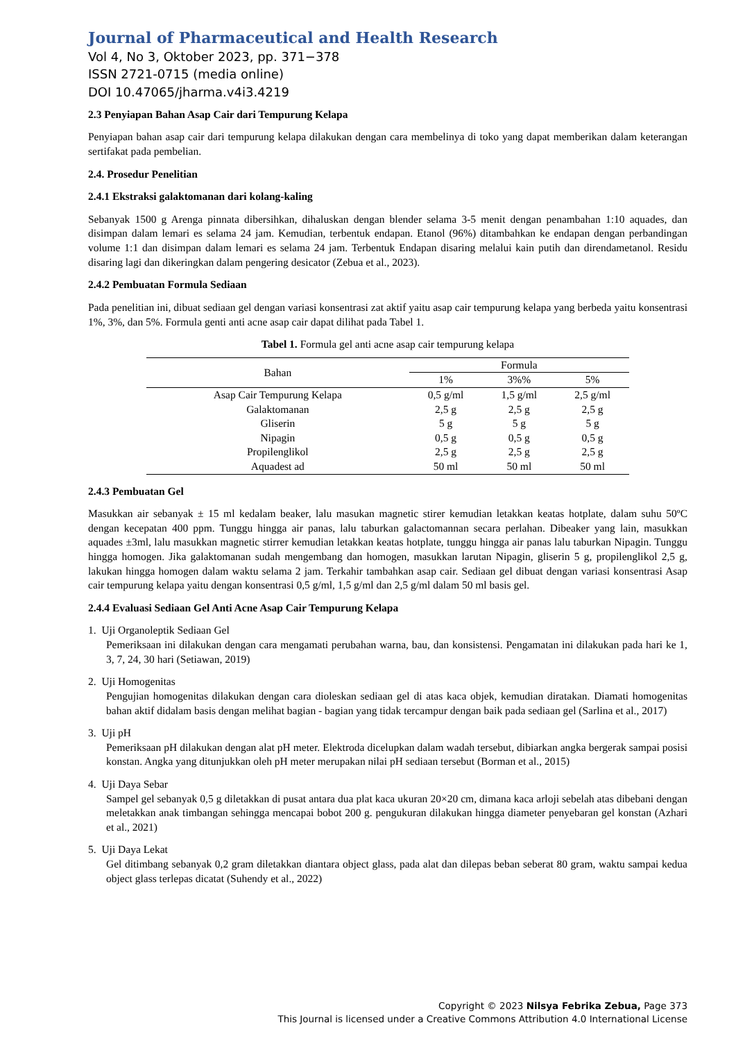Journal of Pharmaceutical and Health Research
Vol 4, No 3, Oktober 2023, pp. 371−378
ISSN 2721-0715 (media online)
DOI 10.47065/jharma.v4i3.4219
2.3 Penyiapan Bahan Asap Cair dari Tempurung Kelapa
Penyiapan bahan asap cair dari tempurung kelapa dilakukan dengan cara membelinya di toko yang dapat memberikan dalam keterangan sertifakat pada pembelian.
2.4. Prosedur Penelitian
2.4.1 Ekstraksi galaktomanan dari kolang-kaling
Sebanyak 1500 g Arenga pinnata dibersihkan, dihaluskan dengan blender selama 3-5 menit dengan penambahan 1:10 aquades, dan disimpan dalam lemari es selama 24 jam. Kemudian, terbentuk endapan. Etanol (96%) ditambahkan ke endapan dengan perbandingan volume 1:1 dan disimpan dalam lemari es selama 24 jam. Terbentuk Endapan disaring melalui kain putih dan direndametanol. Residu disaring lagi dan dikeringkan dalam pengering desicator (Zebua et al., 2023).
2.4.2 Pembuatan Formula Sediaan
Pada penelitian ini, dibuat sediaan gel dengan variasi konsentrasi zat aktif yaitu asap cair tempurung kelapa yang berbeda yaitu konsentrasi 1%, 3%, dan 5%. Formula genti anti acne asap cair dapat dilihat pada Tabel 1.
Tabel 1. Formula gel anti acne asap cair tempurung kelapa
| Bahan | Formula | | |
| --- | --- | --- | --- |
| | 1% | 3%% | 5% |
| Asap Cair Tempurung Kelapa | 0,5 g/ml | 1,5 g/ml | 2,5 g/ml |
| Galaktomanan | 2,5 g | 2,5 g | 2,5 g |
| Gliserin | 5 g | 5 g | 5 g |
| Nipagin | 0,5 g | 0,5 g | 0,5 g |
| Propilenglikol | 2,5 g | 2,5 g | 2,5 g |
| Aquadest ad | 50 ml | 50 ml | 50 ml |
2.4.3 Pembuatan Gel
Masukkan air sebanyak ± 15 ml kedalam beaker, lalu masukan magnetic stirer kemudian letakkan keatas hotplate, dalam suhu 50ºC dengan kecepatan 400 ppm. Tunggu hingga air panas, lalu taburkan galactomannan secara perlahan. Dibeaker yang lain, masukkan aquades ±3ml, lalu masukkan magnetic stirrer kemudian letakkan keatas hotplate, tunggu hingga air panas lalu taburkan Nipagin. Tunggu hingga homogen. Jika galaktomanan sudah mengembang dan homogen, masukkan larutan Nipagin, gliserin 5 g, propilenglikol 2,5 g, lakukan hingga homogen dalam waktu selama 2 jam. Terkahir tambahkan asap cair. Sediaan gel dibuat dengan variasi konsentrasi Asap cair tempurung kelapa yaitu dengan konsentrasi 0,5 g/ml, 1,5 g/ml dan 2,5 g/ml dalam 50 ml basis gel.
2.4.4 Evaluasi Sediaan Gel Anti Acne Asap Cair Tempurung Kelapa
1. Uji Organoleptik Sediaan Gel
Pemeriksaan ini dilakukan dengan cara mengamati perubahan warna, bau, dan konsistensi. Pengamatan ini dilakukan pada hari ke 1, 3, 7, 24, 30 hari (Setiawan, 2019)
2. Uji Homogenitas
Pengujian homogenitas dilakukan dengan cara dioleskan sediaan gel di atas kaca objek, kemudian diratakan. Diamati homogenitas bahan aktif didalam basis dengan melihat bagian - bagian yang tidak tercampur dengan baik pada sediaan gel (Sarlina et al., 2017)
3. Uji pH
Pemeriksaan pH dilakukan dengan alat pH meter. Elektroda dicelupkan dalam wadah tersebut, dibiarkan angka bergerak sampai posisi konstan. Angka yang ditunjukkan oleh pH meter merupakan nilai pH sediaan tersebut (Borman et al., 2015)
4. Uji Daya Sebar
Sampel gel sebanyak 0,5 g diletakkan di pusat antara dua plat kaca ukuran 20×20 cm, dimana kaca arloji sebelah atas dibebani dengan meletakkan anak timbangan sehingga mencapai bobot 200 g. pengukuran dilakukan hingga diameter penyebaran gel konstan (Azhari et al., 2021)
5. Uji Daya Lekat
Gel ditimbang sebanyak 0,2 gram diletakkan diantara object glass, pada alat dan dilepas beban seberat 80 gram, waktu sampai kedua object glass terlepas dicatat (Suhendy et al., 2022)
Copyright © 2023 Nilsya Febrika Zebua, Page 373
This Journal is licensed under a Creative Commons Attribution 4.0 International License